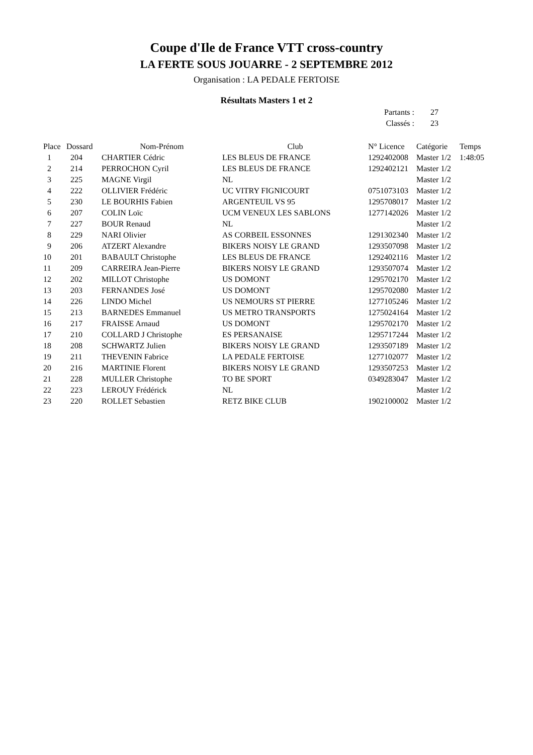Coupe d'Ile de France VTT cross-country
LA FERTE SOUS JOUARRE - 2 SEPTEMBRE 2012
Organisation : LA PEDALE FERTOISE
Résultats Masters 1 et 2
Partants : 27
Classés : 23
| Place | Dossard | Nom-Prénom | Club | N° Licence | Catégorie | Temps |
| --- | --- | --- | --- | --- | --- | --- |
| 1 | 204 | CHARTIER Cédric | LES BLEUS DE FRANCE | 1292402008 | Master 1/2 | 1:48:05 |
| 2 | 214 | PERROCHON Cyril | LES BLEUS DE FRANCE | 1292402121 | Master 1/2 | |
| 3 | 225 | MAGNE Virgil | NL | | Master 1/2 | |
| 4 | 222 | OLLIVIER Frédéric | UC VITRY FIGNICOURT | 0751073103 | Master 1/2 | |
| 5 | 230 | LE BOURHIS Fabien | ARGENTEUIL VS 95 | 1295708017 | Master 1/2 | |
| 6 | 207 | COLIN Loïc | UCM VENEUX LES SABLONS | 1277142026 | Master 1/2 | |
| 7 | 227 | BOUR Renaud | NL | | Master 1/2 | |
| 8 | 229 | NARI Olivier | AS CORBEIL ESSONNES | 1291302340 | Master 1/2 | |
| 9 | 206 | ATZERT Alexandre | BIKERS NOISY LE GRAND | 1293507098 | Master 1/2 | |
| 10 | 201 | BABAULT Christophe | LES BLEUS DE FRANCE | 1292402116 | Master 1/2 | |
| 11 | 209 | CARREIRA Jean-Pierre | BIKERS NOISY LE GRAND | 1293507074 | Master 1/2 | |
| 12 | 202 | MILLOT Christophe | US DOMONT | 1295702170 | Master 1/2 | |
| 13 | 203 | FERNANDES José | US DOMONT | 1295702080 | Master 1/2 | |
| 14 | 226 | LINDO Michel | US NEMOURS ST PIERRE | 1277105246 | Master 1/2 | |
| 15 | 213 | BARNEDES Emmanuel | US METRO TRANSPORTS | 1275024164 | Master 1/2 | |
| 16 | 217 | FRAISSE Arnaud | US DOMONT | 1295702170 | Master 1/2 | |
| 17 | 210 | COLLARD J Christophe | ES PERSANAISE | 1295717244 | Master 1/2 | |
| 18 | 208 | SCHWARTZ Julien | BIKERS NOISY LE GRAND | 1293507189 | Master 1/2 | |
| 19 | 211 | THEVENIN Fabrice | LA PEDALE FERTOISE | 1277102077 | Master 1/2 | |
| 20 | 216 | MARTINIE Florent | BIKERS NOISY LE GRAND | 1293507253 | Master 1/2 | |
| 21 | 228 | MULLER Christophe | TO BE SPORT | 0349283047 | Master 1/2 | |
| 22 | 223 | LEROUY Frédérick | NL | | Master 1/2 | |
| 23 | 220 | ROLLET Sebastien | RETZ BIKE CLUB | 1902100002 | Master 1/2 | |